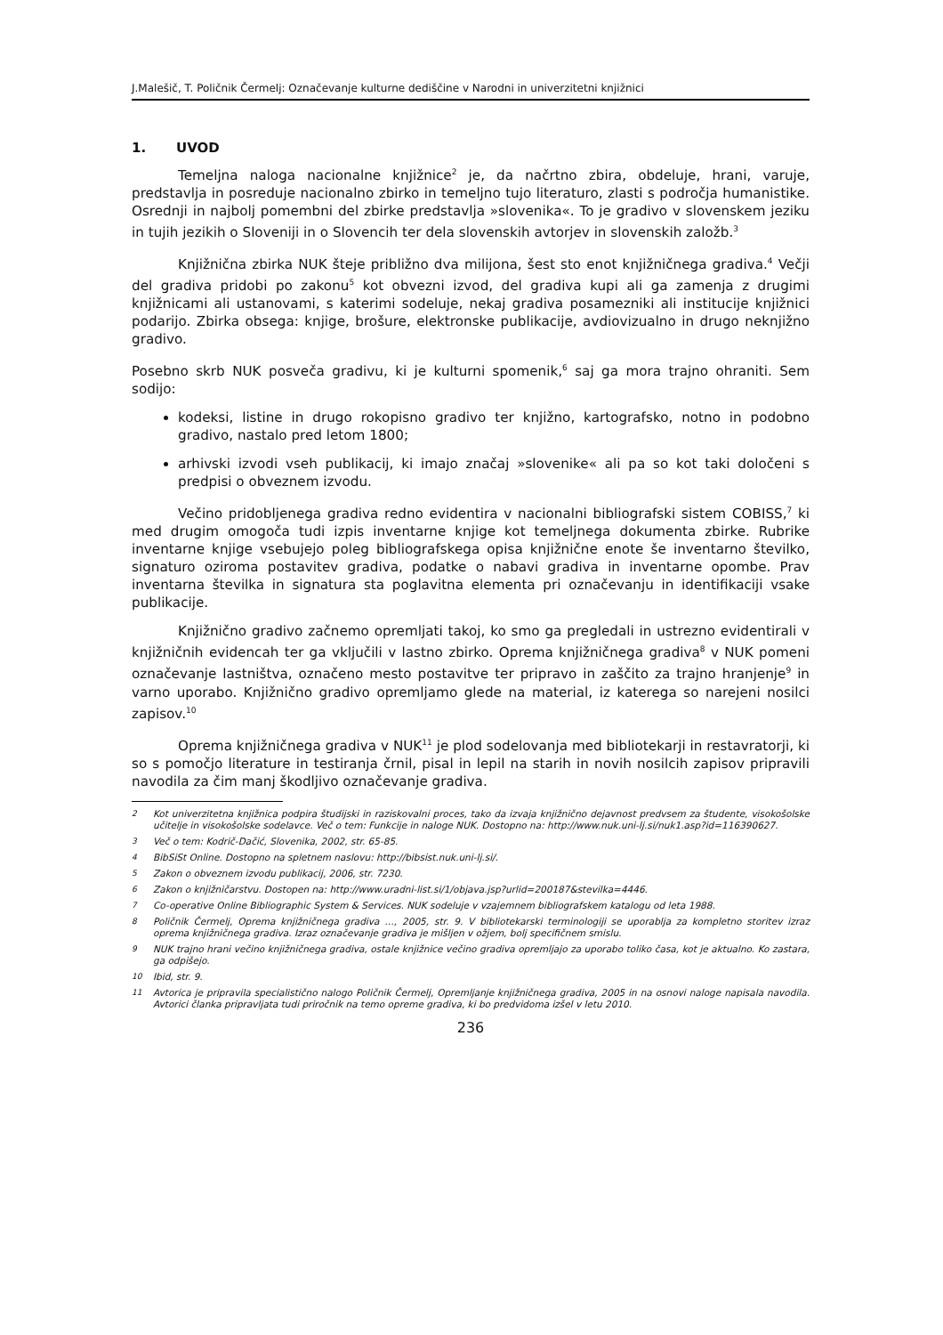J.Malešič, T. Poličnik Čermelj: Označevanje kulturne dediščine v Narodni in univerzitetni knjižnici
1. UVOD
Temeljna naloga nacionalne knjižnice<sup>2</sup> je, da načrtno zbira, obdeluje, hrani, varuje, predstavlja in posreduje nacionalno zbirko in temeljno tujo literaturo, zlasti s področja humanistike. Osrednji in najbolj pomembni del zbirke predstavlja »slovenika«. To je gradivo v slovenskem jeziku in tujih jezikih o Sloveniji in o Slovencih ter dela slovenskih avtorjev in slovenskih založb.<sup>3</sup>
Knjižnična zbirka NUK šteje približno dva milijona, šest sto enot knjižničnega gradiva.<sup>4</sup> Večji del gradiva pridobi po zakonu<sup>5</sup> kot obvezni izvod, del gradiva kupi ali ga zamenja z drugimi knjižnicami ali ustanovami, s katerimi sodeluje, nekaj gradiva posamezniki ali institucije knjižnici podarijo. Zbirka obsega: knjige, brošure, elektronske publikacije, avdiovizualno in drugo neknjižno gradivo.
Posebno skrb NUK posveča gradivu, ki je kulturni spomenik,<sup>6</sup> saj ga mora trajno ohraniti. Sem sodijo:
kodeksi, listine in drugo rokopisno gradivo ter knjižno, kartografsko, notno in podobno gradivo, nastalo pred letom 1800;
arhivski izvodi vseh publikacij, ki imajo značaj »slovenike« ali pa so kot taki določeni s predpisi o obveznem izvodu.
Večino pridobljenega gradiva redno evidentira v nacionalni bibliografski sistem COBISS,<sup>7</sup> ki med drugim omogoča tudi izpis inventarne knjige kot temeljnega dokumenta zbirke. Rubrike inventarne knjige vsebujejo poleg bibliografskega opisa knjižnične enote še inventarno številko, signaturo oziroma postavitev gradiva, podatke o nabavi gradiva in inventarne opombe. Prav inventarna številka in signatura sta poglavitna elementa pri označevanju in identifikaciji vsake publikacije.
Knjižnično gradivo začnemo opremljati takoj, ko smo ga pregledali in ustrezno evidentirali v knjižničnih evidencah ter ga vključili v lastno zbirko. Oprema knjižničnega gradiva<sup>8</sup> v NUK pomeni označevanje lastništva, označeno mesto postavitve ter pripravo in zaščito za trajno hranjenje<sup>9</sup> in varno uporabo. Knjižnično gradivo opremljamo glede na material, iz katerega so narejeni nosilci zapisov.<sup>10</sup>
Oprema knjižničnega gradiva v NUK<sup>11</sup> je plod sodelovanja med bibliotekarji in restavratorji, ki so s pomočjo literature in testiranja črnil, pisal in lepil na starih in novih nosilcih zapisov pripravili navodila za čim manj škodljivo označevanje gradiva.
2 Kot univerzitetna knjižnica podpira študijski in raziskovalni proces, tako da izvaja knjižnično dejavnost predvsem za študente, visokošolske učitelje in visokošolske sodelavce. Več o tem: Funkcije in naloge NUK. Dostopno na: http://www.nuk.uni-lj.si/nuk1.asp?id=116390627.
3 Več o tem: Kodrič-Dačić, Slovenika, 2002, str. 65-85.
4 BibSiSt Online. Dostopno na spletnem naslovu: http://bibsist.nuk.uni-lj.si/.
5 Zakon o obveznem izvodu publikacij, 2006, str. 7230.
6 Zakon o knjižničarstvu. Dostopen na: http://www.uradni-list.si/1/objava.jsp?urlid=200187&stevilka=4446.
7 Co-operative Online Bibliographic System & Services. NUK sodeluje v vzajemnem bibliografskem katalogu od leta 1988.
8 Poličnik Čermelj, Oprema knjižničnega gradiva …, 2005, str. 9. V bibliotekarski terminologiji se uporablja za kompletno storitev izraz oprema knjižničnega gradiva. Izraz označevanje gradiva je mišljen v ožjem, bolj specifičnem smislu.
9 NUK trajno hrani večino knjižničnega gradiva, ostale knjižnice večino gradiva opremljajo za uporabo toliko časa, kot je aktualno. Ko zastara, ga odpišejo.
10 Ibid, str. 9.
11 Avtorica je pripravila specialistično nalogo Poličnik Čermelj, Opremljanje knjižničnega gradiva, 2005 in na osnovi naloge napisala navodila. Avtorici članka pripravljata tudi priročnik na temo opreme gradiva, ki bo predvidoma izšel v letu 2010.
236